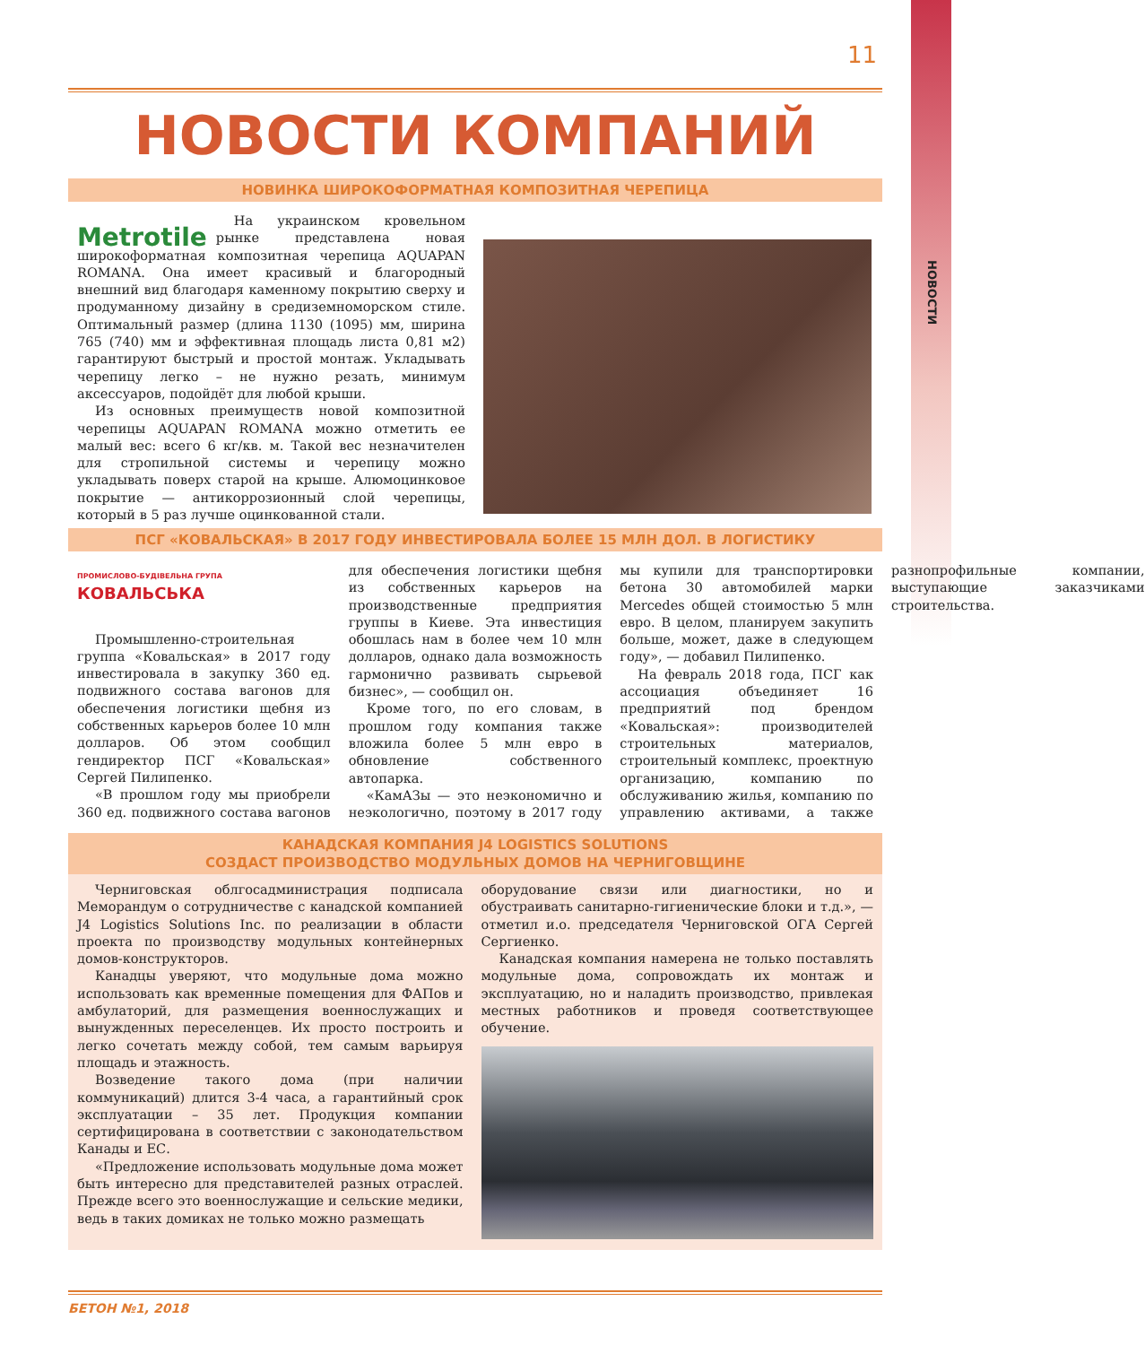НОВОСТИ
11
НОВОСТИ КОМПАНИЙ
НОВИНКА ШИРОКОФОРМАТНАЯ КОМПОЗИТНАЯ ЧЕРЕПИЦА
Metrotile
На украинском кровельном рынке представлена новая широкоформатная композитная черепица AQUAPAN ROMANA. Она имеет красивый и благородный внешний вид благодаря каменному покрытию сверху и продуманному дизайну в средиземноморском стиле. Оптимальный размер (длина 1130 (1095) мм, ширина 765 (740) мм и эффективная площадь листа 0,81 м2) гарантируют быстрый и простой монтаж. Укладывать черепицу легко – не нужно резать, минимум аксессуаров, подойдёт для любой крыши.
Из основных преимуществ новой композитной черепицы AQUAPAN ROMANA можно отметить ее малый вес: всего 6 кг/кв. м. Такой вес незначителен для стропильной системы и черепицу можно укладывать поверх старой на крыше. Алюмоцинковое покрытие — антикоррозионный слой черепицы, который в 5 раз лучше оцинкованной стали.
ПСГ «КОВАЛЬСКАЯ» В 2017 ГОДУ ИНВЕСТИРОВАЛА БОЛЕЕ 15 МЛН ДОЛ. В ЛОГИСТИКУ
ПРОМИСЛОВО-БУДІВЕЛЬНА ГРУПА
КОВАЛЬСЬКА
Промышленно-строительная группа «Ковальская» в 2017 году инвестировала в закупку 360 ед. подвижного состава вагонов для обеспечения логистики щебня из собственных карьеров более 10 млн долларов. Об этом сообщил гендиректор ПСГ «Ковальская» Сергей Пилипенко.
«В прошлом году мы приобрели 360 ед. подвижного состава вагонов для обеспечения логистики щебня из собственных карьеров на производственные предприятия группы в Киеве. Эта инвестиция обошлась нам в более чем 10 млн долларов, однако дала возможность гармонично развивать сырьевой бизнес», — сообщил он.
Кроме того, по его словам, в прошлом году компания также вложила более 5 млн евро в обновление собственного автопарка.
«КамАЗы — это неэкономично и неэкологично, поэтому в 2017 году мы купили для транспортировки бетона 30 автомобилей марки Mercedes общей стоимостью 5 млн евро. В целом, планируем закупить больше, может, даже в следующем году», — добавил Пилипенко.
На февраль 2018 года, ПСГ как ассоциация объединяет 16 предприятий под брендом «Ковальская»: производителей строительных материалов, строительный комплекс, проектную организацию, компанию по обслуживанию жилья, компанию по управлению активами, а также разнопрофильные компании, выступающие заказчиками строительства.
КАНАДСКАЯ КОМПАНИЯ J4 LOGISTICS SOLUTIONS
СОЗДАСТ ПРОИЗВОДСТВО МОДУЛЬНЫХ ДОМОВ НА ЧЕРНИГОВЩИНЕ
Черниговская облгосадминистрация подписала Меморандум о сотрудничестве с канадской компанией J4 Logistics Solutions Inc. по реализации в области проекта по производству модульных контейнерных домов-конструкторов.
Канадцы уверяют, что модульные дома можно использовать как временные помещения для ФАПов и амбулаторий, для размещения военнослужащих и вынужденных переселенцев. Их просто построить и легко сочетать между собой, тем самым варьируя площадь и этажность.
Возведение такого дома (при наличии коммуникаций) длится 3-4 часа, а гарантийный срок эксплуатации – 35 лет. Продукция компании сертифицирована в соответствии с законодательством Канады и ЕС.
«Предложение использовать модульные дома может быть интересно для представителей разных отраслей. Прежде всего это военнослужащие и сельские медики, ведь в таких домиках не только можно размещать
оборудование связи или диагностики, но и обустраивать санитарно-гигиенические блоки и т.д.», — отметил и.о. председателя Черниговской ОГА Сергей Сергиенко.
Канадская компания намерена не только поставлять модульные дома, сопровождать их монтаж и эксплуатацию, но и наладить производство, привлекая местных работников и проведя соответствующее обучение.
БЕТОН №1, 2018